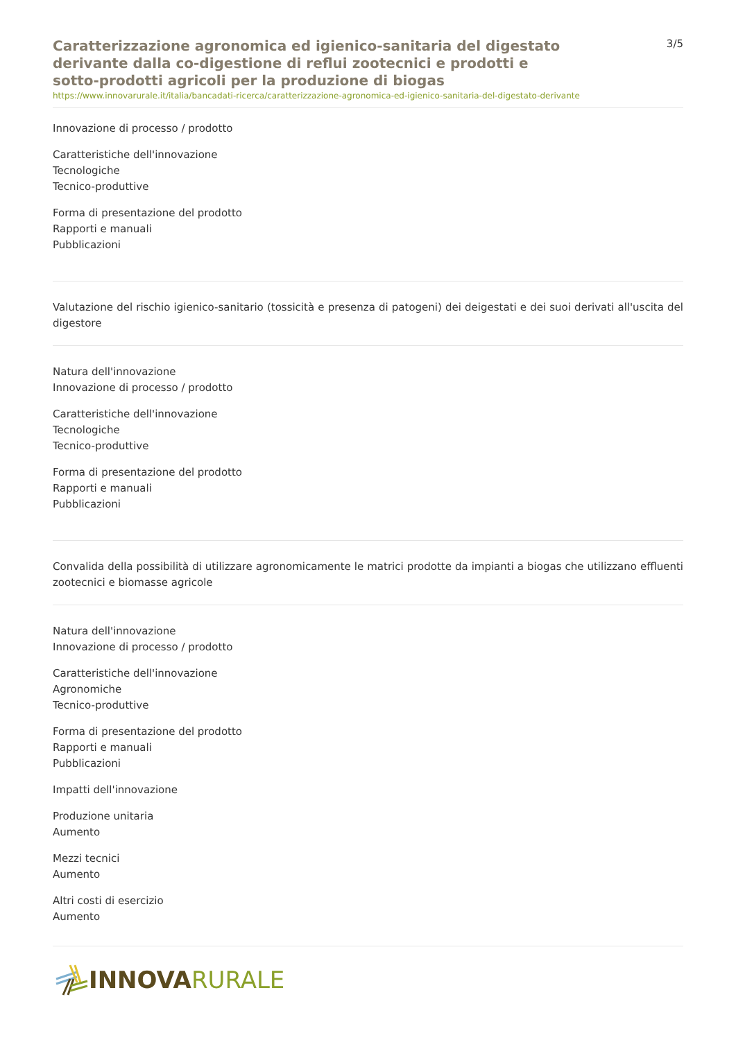Caratterizzazione agronomica ed igienico-sanitaria del digestato derivante dalla co-digestione di reflui zootecnici e prodotti e sotto-prodotti agricoli per la produzione di biogas
3/5
https://www.innovarurale.it/italia/bancadati-ricerca/caratterizzazione-agronomica-ed-igienico-sanitaria-del-digestato-derivante
Innovazione di processo / prodotto
Caratteristiche dell'innovazione
Tecnologiche
Tecnico-produttive
Forma di presentazione del prodotto
Rapporti e manuali
Pubblicazioni
Valutazione del rischio igienico-sanitario (tossicità e presenza di patogeni) dei deigestati e dei suoi derivati all'uscita del digestore
Natura dell'innovazione
Innovazione di processo / prodotto
Caratteristiche dell'innovazione
Tecnologiche
Tecnico-produttive
Forma di presentazione del prodotto
Rapporti e manuali
Pubblicazioni
Convalida della possibilità di utilizzare agronomicamente le matrici prodotte da impianti a biogas che utilizzano effluenti zootecnici e biomasse agricole
Natura dell'innovazione
Innovazione di processo / prodotto
Caratteristiche dell'innovazione
Agronomiche
Tecnico-produttive
Forma di presentazione del prodotto
Rapporti e manuali
Pubblicazioni
Impatti dell'innovazione
Produzione unitaria
Aumento
Mezzi tecnici
Aumento
Altri costi di esercizio
Aumento
INNOVA RURALE